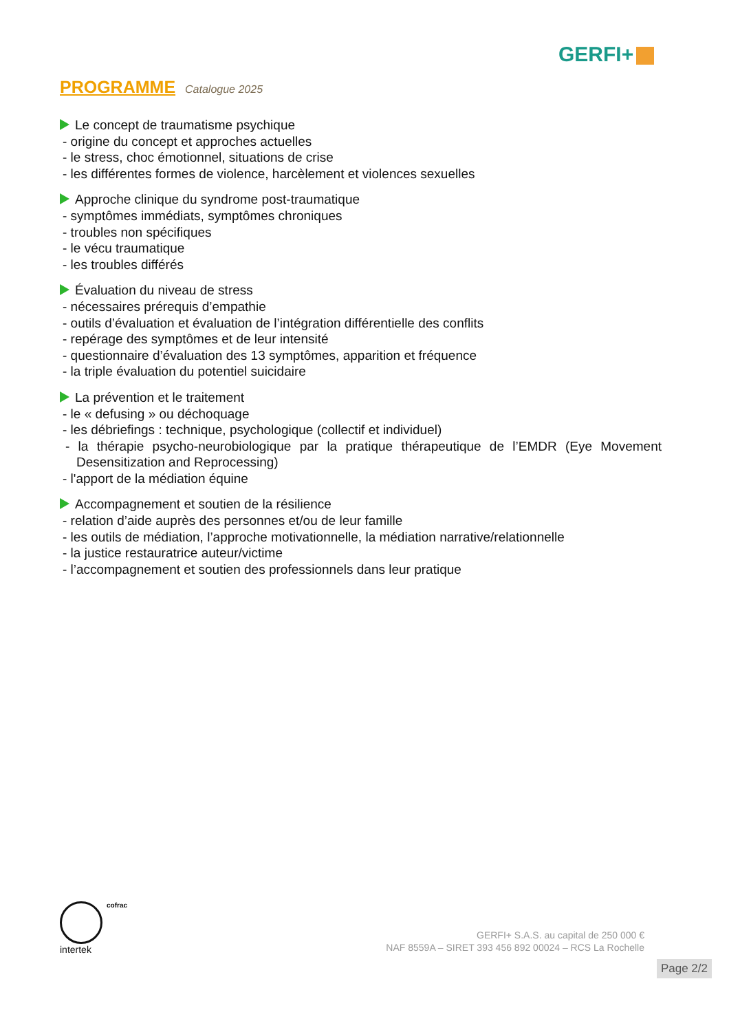GERFI+
PROGRAMME Catalogue 2025
Le concept de traumatisme psychique
- origine du concept et approches actuelles
- le stress, choc émotionnel, situations de crise
- les différentes formes de violence, harcèlement et violences sexuelles
Approche clinique du syndrome post-traumatique
- symptômes immédiats, symptômes chroniques
- troubles non spécifiques
- le vécu traumatique
- les troubles différés
Évaluation du niveau de stress
- nécessaires prérequis d’empathie
- outils d’évaluation et évaluation de l’intégration différentielle des conflits
- repérage des symptômes et de leur intensité
- questionnaire d’évaluation des 13 symptômes, apparition et fréquence
- la triple évaluation du potentiel suicidaire
La prévention et le traitement
- le « defusing » ou déchoquage
- les débriefings : technique, psychologique (collectif et individuel)
- la thérapie psycho-neurobiologique par la pratique thérapeutique de l’EMDR (Eye Movement Desensitization and Reprocessing)
- l'apport de la médiation équine
Accompagnement et soutien de la résilience
- relation d’aide auprès des personnes et/ou de leur famille
- les outils de médiation, l’approche motivationnelle, la médiation narrative/relationnelle
- la justice restauratrice auteur/victime
- l’accompagnement et soutien des professionnels dans leur pratique
intertek
cofrac
GERFI+ S.A.S. au capital de 250 000 €
NAF 8559A – SIRET 393 456 892 00024 – RCS La Rochelle
Page 2/2